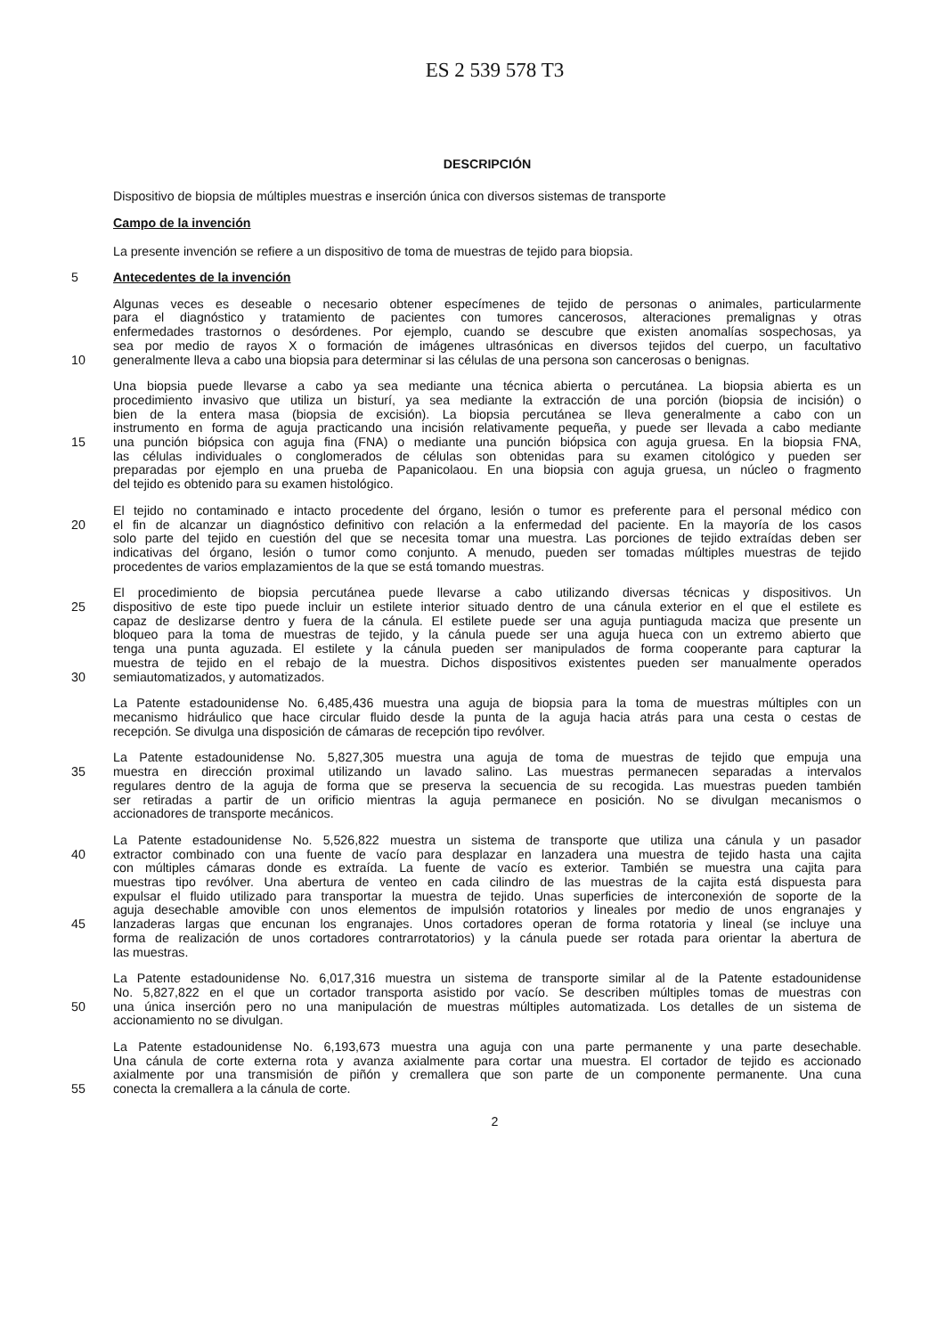ES 2 539 578 T3
DESCRIPCIÓN
Dispositivo de biopsia de múltiples muestras e inserción única con diversos sistemas de transporte
Campo de la invención
La presente invención se refiere a un dispositivo de toma de muestras de tejido para biopsia.
5 Antecedentes de la invención
Algunas veces es deseable o necesario obtener especímenes de tejido de personas o animales, particularmente
para el diagnóstico y tratamiento de pacientes con tumores cancerosos, alteraciones premalignas y otras
enfermedades trastornos o desórdenes. Por ejemplo, cuando se descubre que existen anomalías sospechosas, ya
sea por medio de rayos X o formación de imágenes ultrasónicas en diversos tejidos del cuerpo, un facultativo
10 generalmente lleva a cabo una biopsia para determinar si las células de una persona son cancerosas o benignas.
Una biopsia puede llevarse a cabo ya sea mediante una técnica abierta o percutánea. La biopsia abierta es un
procedimiento invasivo que utiliza un bisturí, ya sea mediante la extracción de una porción (biopsia de incisión) o
bien de la entera masa (biopsia de excisión). La biopsia percutánea se lleva generalmente a cabo con un
instrumento en forma de aguja practicando una incisión relativamente pequeña, y puede ser llevada a cabo mediante
15 una punción biópsica con aguja fina (FNA) o mediante una punción biópsica con aguja gruesa. En la biopsia FNA,
las células individuales o conglomerados de células son obtenidas para su examen citológico y pueden ser
preparadas por ejemplo en una prueba de Papanicolaou. En una biopsia con aguja gruesa, un núcleo o fragmento
del tejido es obtenido para su examen histológico.
El tejido no contaminado e intacto procedente del órgano, lesión o tumor es preferente para el personal médico con
20 el fin de alcanzar un diagnóstico definitivo con relación a la enfermedad del paciente. En la mayoría de los casos
solo parte del tejido en cuestión del que se necesita tomar una muestra. Las porciones de tejido extraídas deben ser
indicativas del órgano, lesión o tumor como conjunto. A menudo, pueden ser tomadas múltiples muestras de tejido
procedentes de varios emplazamientos de la que se está tomando muestras.
El procedimiento de biopsia percutánea puede llevarse a cabo utilizando diversas técnicas y dispositivos. Un
25 dispositivo de este tipo puede incluir un estilete interior situado dentro de una cánula exterior en el que el estilete es
capaz de deslizarse dentro y fuera de la cánula. El estilete puede ser una aguja puntiaguda maciza que presente un
bloqueo para la toma de muestras de tejido, y la cánula puede ser una aguja hueca con un extremo abierto que
tenga una punta aguzada. El estilete y la cánula pueden ser manipulados de forma cooperante para capturar la
muestra de tejido en el rebajo de la muestra. Dichos dispositivos existentes pueden ser manualmente operados
30 semiautomatizados, y automatizados.
La Patente estadounidense No. 6,485,436 muestra una aguja de biopsia para la toma de muestras múltiples con un
mecanismo hidráulico que hace circular fluido desde la punta de la aguja hacia atrás para una cesta o cestas de
recepción. Se divulga una disposición de cámaras de recepción tipo revólver.
La Patente estadounidense No. 5,827,305 muestra una aguja de toma de muestras de tejido que empuja una
35 muestra en dirección proximal utilizando un lavado salino. Las muestras permanecen separadas a intervalos
regulares dentro de la aguja de forma que se preserva la secuencia de su recogida. Las muestras pueden también
ser retiradas a partir de un orificio mientras la aguja permanece en posición. No se divulgan mecanismos o
accionadores de transporte mecánicos.
La Patente estadounidense No. 5,526,822 muestra un sistema de transporte que utiliza una cánula y un pasador
40 extractor combinado con una fuente de vacío para desplazar en lanzadera una muestra de tejido hasta una cajita
con múltiples cámaras donde es extraída. La fuente de vacío es exterior. También se muestra una cajita para
muestras tipo revólver. Una abertura de venteo en cada cilindro de las muestras de la cajita está dispuesta para
expulsar el fluido utilizado para transportar la muestra de tejido. Unas superficies de interconexión de soporte de la
aguja desechable amovible con unos elementos de impulsión rotatorios y lineales por medio de unos engranajes y
45 lanzaderas largas que encunan los engranajes. Unos cortadores operan de forma rotatoria y lineal (se incluye una
forma de realización de unos cortadores contrarrotatorios) y la cánula puede ser rotada para orientar la abertura de
las muestras.
La Patente estadounidense No. 6,017,316 muestra un sistema de transporte similar al de la Patente estadounidense
No. 5,827,822 en el que un cortador transporta asistido por vacío. Se describen múltiples tomas de muestras con
50 una única inserción pero no una manipulación de muestras múltiples automatizada. Los detalles de un sistema de
accionamiento no se divulgan.
La Patente estadounidense No. 6,193,673 muestra una aguja con una parte permanente y una parte desechable.
Una cánula de corte externa rota y avanza axialmente para cortar una muestra. El cortador de tejido es accionado
axialmente por una transmisión de piñón y cremallera que son parte de un componente permanente. Una cuna
55 conecta la cremallera a la cánula de corte.
2